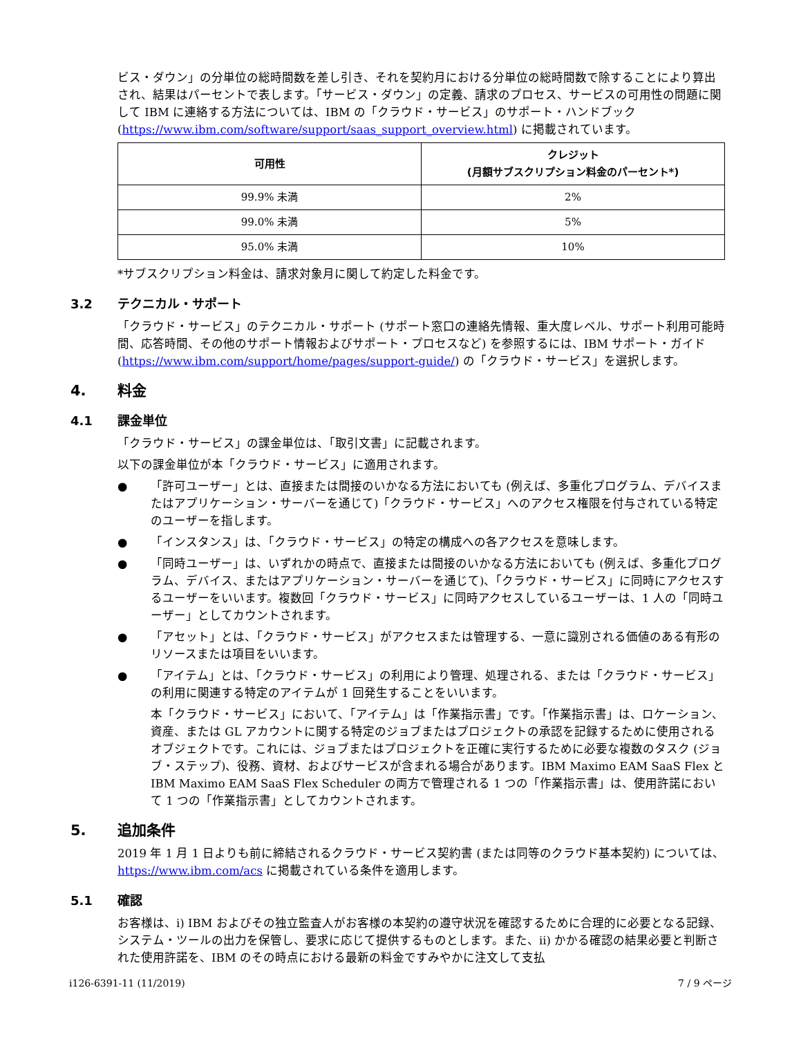ビス・ダウン」の分単位の総時間数を差し引き、それを契約月における分単位の総時間数で除することにより算出され、結果はパーセントで表します。「サービス・ダウン」の定義、請求のプロセス、サービスの可用性の問題に関して IBM に連絡する方法については、IBM の「クラウド・サービス」のサポート・ハンドブック (https://www.ibm.com/software/support/saas_support_overview.html) に掲載されています。
| 可用性 | クレジット (月額サブスクリプション料金のパーセント*) |
| --- | --- |
| 99.9% 未満 | 2% |
| 99.0% 未満 | 5% |
| 95.0% 未満 | 10% |
*サブスクリプション料金は、請求対象月に関して約定した料金です。
3.2 テクニカル・サポート
「クラウド・サービス」のテクニカル・サポート (サポート窓口の連絡先情報、重大度レベル、サポート利用可能時間、応答時間、その他のサポート情報およびサポート・プロセスなど) を参照するには、IBM サポート・ガイド (https://www.ibm.com/support/home/pages/support-guide/) の「クラウド・サービス」を選択します。
4. 料金
4.1 課金単位
「クラウド・サービス」の課金単位は、「取引文書」に記載されます。
以下の課金単位が本「クラウド・サービス」に適用されます。
● 「許可ユーザー」とは、直接または間接のいかなる方法においても (例えば、多重化プログラム、デバイスまたはアプリケーション・サーバーを通じて)「クラウド・サービス」へのアクセス権限を付与されている特定のユーザーを指します。
● 「インスタンス」は、「クラウド・サービス」の特定の構成への各アクセスを意味します。
● 「同時ユーザー」は、いずれかの時点で、直接または間接のいかなる方法においても (例えば、多重化プログラム、デバイス、またはアプリケーション・サーバーを通じて)、「クラウド・サービス」に同時にアクセスするユーザーをいいます。複数回「クラウド・サービス」に同時アクセスしているユーザーは、1 人の「同時ユーザー」としてカウントされます。
● 「アセット」とは、「クラウド・サービス」がアクセスまたは管理する、一意に識別される価値のある有形のリソースまたは項目をいいます。
● 「アイテム」とは、「クラウド・サービス」の利用により管理、処理される、または「クラウド・サービス」の利用に関連する特定のアイテムが 1 回発生することをいいます。
本「クラウド・サービス」において、「アイテム」は「作業指示書」です。「作業指示書」は、ロケーション、資産、または GL アカウントに関する特定のジョブまたはプロジェクトの承認を記録するために使用されるオブジェクトです。これには、ジョブまたはプロジェクトを正確に実行するために必要な複数のタスク (ジョブ・ステップ)、役務、資材、およびサービスが含まれる場合があります。IBM Maximo EAM SaaS Flex と IBM Maximo EAM SaaS Flex Scheduler の両方で管理される 1 つの「作業指示書」は、使用許諾において 1 つの「作業指示書」としてカウントされます。
5. 追加条件
2019 年 1 月 1 日よりも前に締結されるクラウド・サービス契約書 (または同等のクラウド基本契約) については、https://www.ibm.com/acs に掲載されている条件を適用します。
5.1 確認
お客様は、i) IBM およびその独立監査人がお客様の本契約の遵守状況を確認するために合理的に必要となる記録、システム・ツールの出力を保管し、要求に応じて提供するものとします。また、ii) かかる確認の結果必要と判断された使用許諾を、IBM のその時点における最新の料金ですみやかに注文して支払
i126-6391-11 (11/2019) 7 / 9 ページ